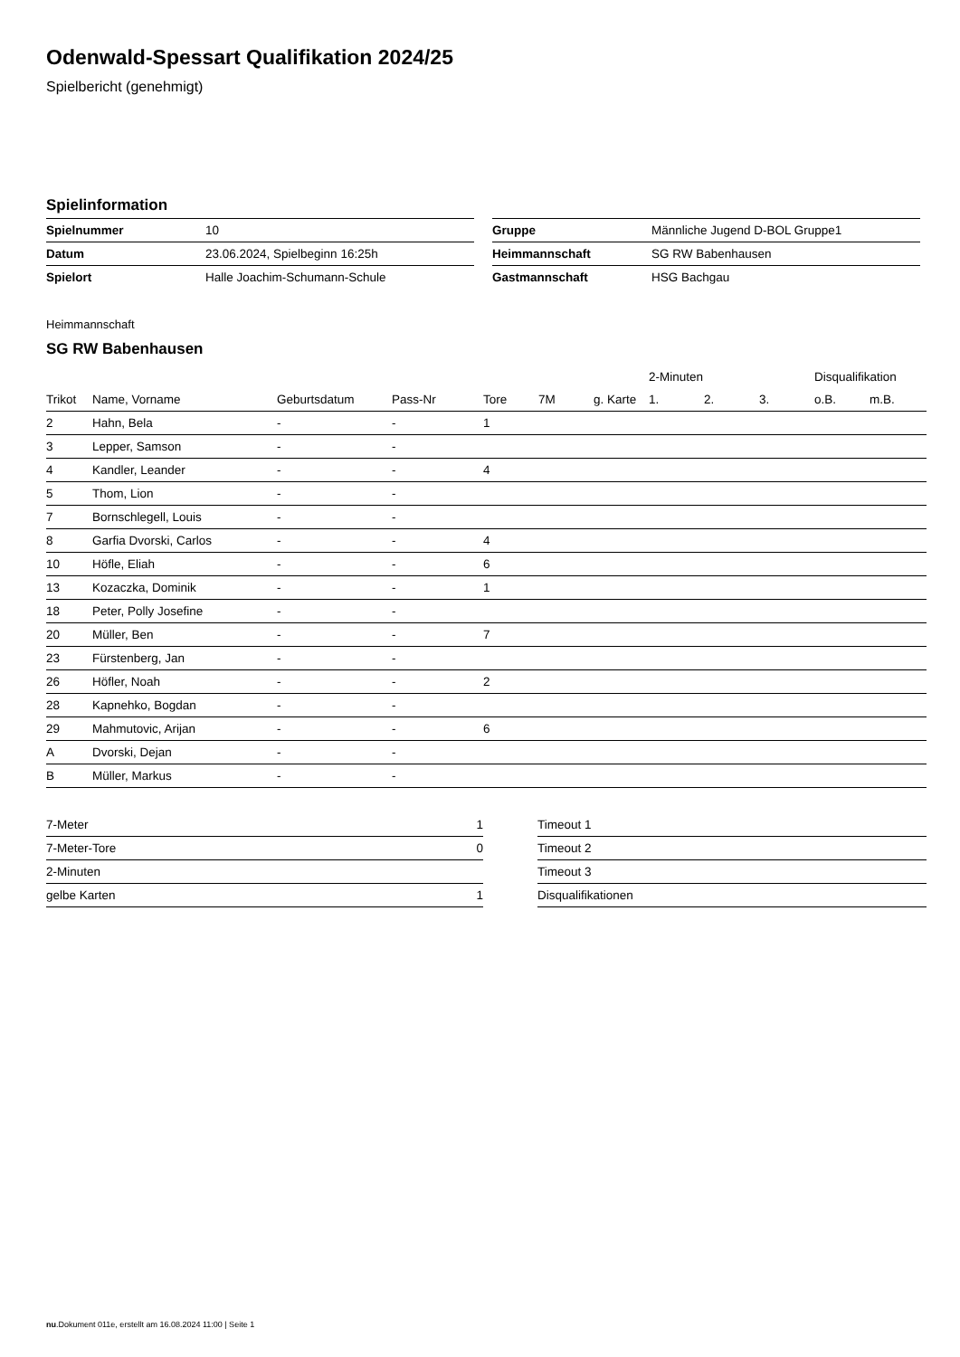Odenwald-Spessart Qualifikation 2024/25
Spielbericht (genehmigt)
Spielinformation
| Spielnummer | 10 |
| Datum | 23.06.2024, Spielbeginn 16:25h |
| Spielort | Halle Joachim-Schumann-Schule |
| Gruppe | Männliche Jugend D-BOL Gruppe1 |
| Heimmannschaft | SG RW Babenhausen |
| Gastmannschaft | HSG Bachgau |
Heimmannschaft
SG RW Babenhausen
| | | | | | | | 2-Minuten | | | Disqualifikation | |
| --- | --- | --- | --- | --- | --- | --- | --- | --- | --- | --- | --- |
| Trikot | Name, Vorname | Geburtsdatum | Pass-Nr | Tore | 7M | g. Karte | 1. | 2. | 3. | o.B. | m.B. |
| 2 | Hahn, Bela | - | - | 1 | | | | | | | |
| 3 | Lepper, Samson | - | - | | | | | | | | |
| 4 | Kandler, Leander | - | - | 4 | | | | | | | |
| 5 | Thom, Lion | - | - | | | | | | | | |
| 7 | Bornschlegell, Louis | - | - | | | | | | | | |
| 8 | Garfia Dvorski, Carlos | - | - | 4 | | | | | | | |
| 10 | Höfle, Eliah | - | - | 6 | | | | | | | |
| 13 | Kozaczka, Dominik | - | - | 1 | | | | | | | |
| 18 | Peter, Polly Josefine | - | - | | | | | | | | |
| 20 | Müller, Ben | - | - | 7 | | | | | | | |
| 23 | Fürstenberg, Jan | - | - | | | | | | | | |
| 26 | Höfler, Noah | - | - | 2 | | | | | | | |
| 28 | Kapnehko, Bogdan | - | - | | | | | | | | |
| 29 | Mahmutovic, Arijan | - | - | 6 | | | | | | | |
| A | Dvorski, Dejan | - | - | | | | | | | | |
| B | Müller, Markus | - | - | | | | | | | | |
| 7-Meter | 1 |
| 7-Meter-Tore | 0 |
| 2-Minuten | |
| gelbe Karten | 1 |
| Timeout 1 |
| Timeout 2 |
| Timeout 3 |
| Disqualifikationen |
nu.Dokument 011e, erstellt am 16.08.2024 11:00 | Seite 1